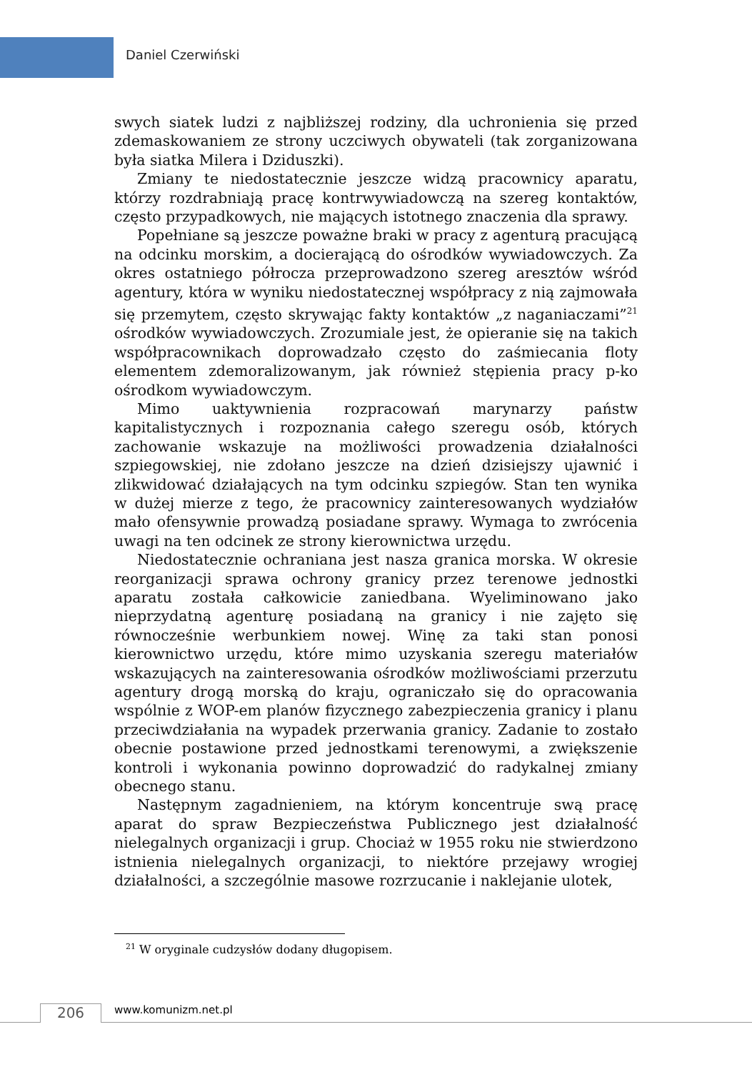Daniel Czerwiński
swych siatek ludzi z najbliższej rodziny, dla uchronienia się przed zdemaskowaniem ze strony uczciwych obywateli (tak zorganizowana była siatka Milera i Dziduszki).
Zmiany te niedostatecznie jeszcze widzą pracownicy aparatu, którzy rozdrabniają pracę kontrwywiadowczą na szereg kontaktów, często przypadkowych, nie mających istotnego znaczenia dla sprawy.
Popełniane są jeszcze poważne braki w pracy z agenturą pracującą na odcinku morskim, a docierającą do ośrodków wywiadowczych. Za okres ostatniego półrocza przeprowadzono szereg aresztów wśród agentury, która w wyniku niedostatecznej współpracy z nią zajmowała się przemytem, często skrywając fakty kontaktów „z naganiaczami”<sup>21</sup> ośrodków wywiadowczych. Zrozumiale jest, że opieranie się na takich współpracownikach doprowadzało często do zaśmiecania floty elementem zdemoralizowanym, jak również stępienia pracy p-ko ośrodkom wywiadowczym.
Mimo uaktywnienia rozpracowań marynarzy państw kapitalistycznych i rozpoznania całego szeregu osób, których zachowanie wskazuje na możliwości prowadzenia działalności szpiegowskiej, nie zdołano jeszcze na dzień dzisiejszy ujawnić i zlikwidować działających na tym odcinku szpiegów. Stan ten wynika w dużej mierze z tego, że pracownicy zainteresowanych wydziałów mało ofensywnie prowadzą posiadane sprawy. Wymaga to zwrócenia uwagi na ten odcinek ze strony kierownictwa urzędu.
Niedostatecznie ochraniana jest nasza granica morska. W okresie reorganizacji sprawa ochrony granicy przez terenowe jednostki aparatu została całkowicie zaniedbana. Wyeliminowano jako nieprzydatną agenturę posiadaną na granicy i nie zajęto się równocześnie werbunkiem nowej. Winę za taki stan ponosi kierownictwo urzędu, które mimo uzyskania szeregu materiałów wskazujących na zainteresowania ośrodków możliwościami przerzutu agentury drogą morską do kraju, ograniczało się do opracowania wspólnie z WOP-em planów fizycznego zabezpieczenia granicy i planu przeciwdziałania na wypadek przerwania granicy. Zadanie to zostało obecnie postawione przed jednostkami terenowymi, a zwiększenie kontroli i wykonania powinno doprowadzić do radykalnej zmiany obecnego stanu.
Następnym zagadnieniem, na którym koncentruje swą pracę aparat do spraw Bezpieczeństwa Publicznego jest działalność nielegalnych organizacji i grup. Chociaż w 1955 roku nie stwierdzono istnienia nielegalnych organizacji, to niektóre przejawy wrogiej działalności, a szczególnie masowe rozrzucanie i naklejanie ulotek,
<sup>21</sup> W oryginale cudzysłów dodany długopisem.
206 www.komunizm.net.pl